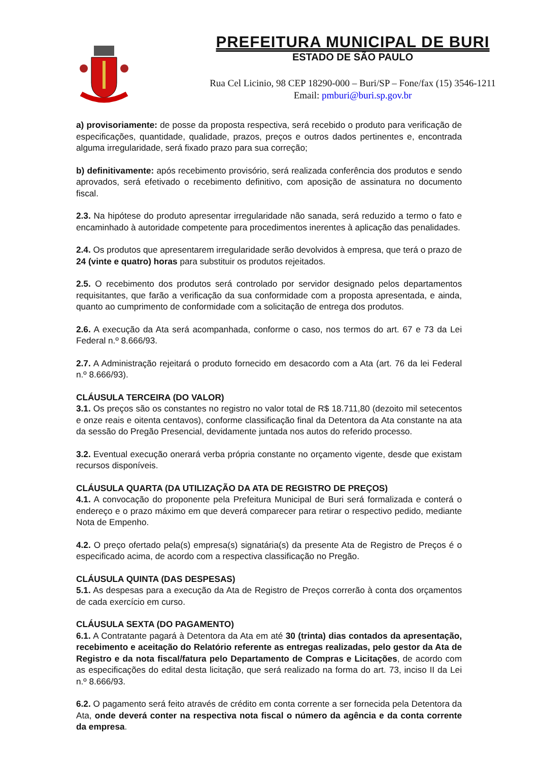PREFEITURA MUNICIPAL DE BURI
ESTADO DE SÃO PAULO
Rua Cel Licinio, 98 CEP 18290-000 – Buri/SP – Fone/fax (15) 3546-1211
Email: pmburi@buri.sp.gov.br
a) provisoriamente: de posse da proposta respectiva, será recebido o produto para verificação de especificações, quantidade, qualidade, prazos, preços e outros dados pertinentes e, encontrada alguma irregularidade, será fixado prazo para sua correção;
b) definitivamente: após recebimento provisório, será realizada conferência dos produtos e sendo aprovados, será efetivado o recebimento definitivo, com aposição de assinatura no documento fiscal.
2.3. Na hipótese do produto apresentar irregularidade não sanada, será reduzido a termo o fato e encaminhado à autoridade competente para procedimentos inerentes à aplicação das penalidades.
2.4. Os produtos que apresentarem irregularidade serão devolvidos à empresa, que terá o prazo de 24 (vinte e quatro) horas para substituir os produtos rejeitados.
2.5. O recebimento dos produtos será controlado por servidor designado pelos departamentos requisitantes, que farão a verificação da sua conformidade com a proposta apresentada, e ainda, quanto ao cumprimento de conformidade com a solicitação de entrega dos produtos.
2.6. A execução da Ata será acompanhada, conforme o caso, nos termos do art. 67 e 73 da Lei Federal n.º 8.666/93.
2.7. A Administração rejeitará o produto fornecido em desacordo com a Ata (art. 76 da lei Federal n.º 8.666/93).
CLÁUSULA TERCEIRA (DO VALOR)
3.1. Os preços são os constantes no registro no valor total de R$ 18.711,80 (dezoito mil setecentos e onze reais e oitenta centavos), conforme classificação final da Detentora da Ata constante na ata da sessão do Pregão Presencial, devidamente juntada nos autos do referido processo.
3.2. Eventual execução onerará verba própria constante no orçamento vigente, desde que existam recursos disponíveis.
CLÁUSULA QUARTA (DA UTILIZAÇÃO DA ATA DE REGISTRO DE PREÇOS)
4.1. A convocação do proponente pela Prefeitura Municipal de Buri será formalizada e conterá o endereço e o prazo máximo em que deverá comparecer para retirar o respectivo pedido, mediante Nota de Empenho.
4.2. O preço ofertado pela(s) empresa(s) signatária(s) da presente Ata de Registro de Preços é o especificado acima, de acordo com a respectiva classificação no Pregão.
CLÁUSULA QUINTA (DAS DESPESAS)
5.1. As despesas para a execução da Ata de Registro de Preços correrão à conta dos orçamentos de cada exercício em curso.
CLÁUSULA SEXTA (DO PAGAMENTO)
6.1. A Contratante pagará à Detentora da Ata em até 30 (trinta) dias contados da apresentação, recebimento e aceitação do Relatório referente as entregas realizadas, pelo gestor da Ata de Registro e da nota fiscal/fatura pelo Departamento de Compras e Licitações, de acordo com as especificações do edital desta licitação, que será realizado na forma do art. 73, inciso II da Lei n.º 8.666/93.
6.2. O pagamento será feito através de crédito em conta corrente a ser fornecida pela Detentora da Ata, onde deverá conter na respectiva nota fiscal o número da agência e da conta corrente da empresa.